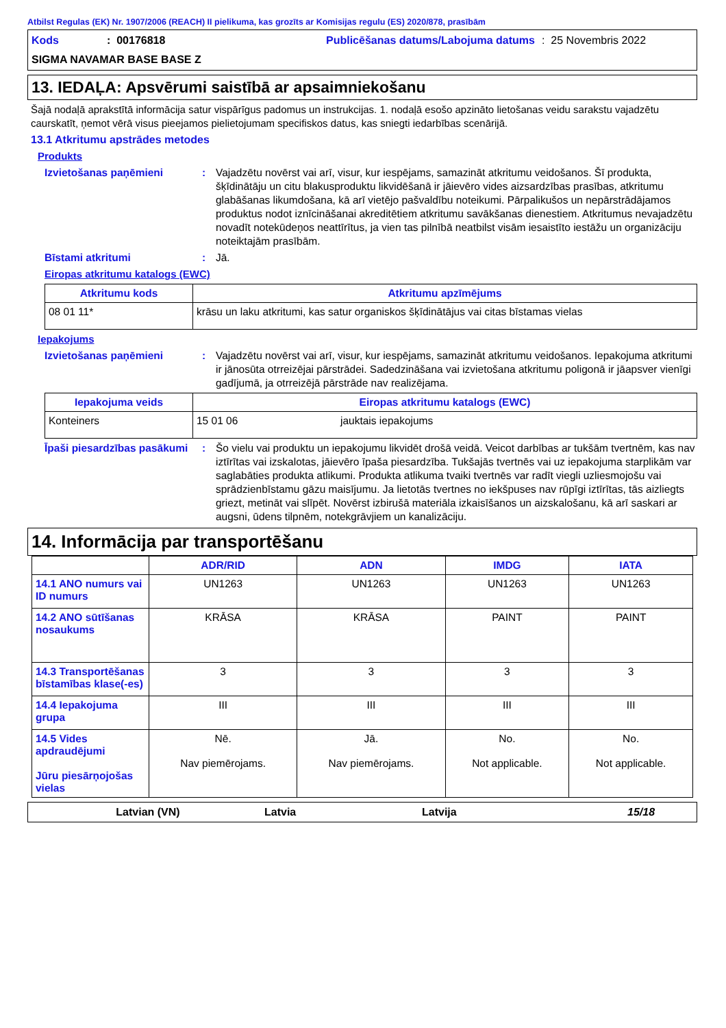Atbilst Regulas (EK) Nr. 1907/2006 (REACH) II pielikuma, kas grozīts ar Komisijas regulu (ES) 2020/878, prasībām
Kods
: 00176818
Publicēšanas datums/Labojuma datums
: 25 Novembris 2022
SIGMA NAVAMAR BASE BASE Z
13. IEDAĻA: Apsvērumi saistībā ar apsaimniekošanu
Šajā nodaļā aprakstītā informācija satur vispārīgus padomus un instrukcijas. 1. nodaļā esošo apzināto lietošanas veidu sarakstu vajadzētu caurskatīt, ņemot vērā visus pieejamos pielietojumam specifiskos datus, kas sniegti iedarbības scenārijā.
13.1 Atkritumu apstrādes metodes
Produkts
Izvietošanas paņēmieni : Vajadzētu novērst vai arī, visur, kur iespējams, samazināt atkritumu veidošanos. Šī produkta, šķīdinātāju un citu blakusproduktu likvidēšanā ir jāievēro vides aizsardzības prasības, atkritumu glabāšanas likumdošana, kā arī vietējo pašvaldību noteikumi. Pārpalikušos un nepārstrādājamos produktus nodot iznīcināšanai akreditētiem atkritumu savākšanas dienestiem. Atkritumus nevajadzētu novadīt notekūdeņos neattīrītus, ja vien tas pilnībā neatbilst visām iesaistīto iestāžu un organizāciju noteiktajām prasībām.
Bīstami atkritumi : Jā.
Eiropas atkritumu katalogs (EWC)
| Atkritumu kods | Atkritumu apzīmējums |
| --- | --- |
| 08 01 11* | krāsu un laku atkritumi, kas satur organiskos šķīdinātājus vai citas bīstamas vielas |
Iepakojums
Izvietošanas paņēmieni : Vajadzētu novērst vai arī, visur, kur iespējams, samazināt atkritumu veidošanos. Iepakojuma atkritumi ir jānosūta otrreizējai pārstrādei. Sadedzināšana vai izvietošana atkritumu poligonā ir jāapsver vienīgi gadījumā, ja otrreizējā pārstrāde nav realizējama.
| Iepakojuma veids | Eiropas atkritumu katalogs (EWC) | |
| --- | --- | --- |
| Konteiners | 15 01 06 | jauktais iepakojums |
Īpaši piesardzības pasākumi
: Šo vielu vai produktu un iepakojumu likvidēt drošā veidā. Veicot darbības ar tukšām tvertnēm, kas nav iztīrītas vai izskalotas, jāievēro īpaša piesardzība. Tukšajās tvertnēs vai uz iepakojuma starplikām var saglabāties produkta atlikumi. Produkta atlikuma tvaiki tvertnēs var radīt viegli uzliesmojošu vai sprādzienbīstamu gāzu maisījumu. Ja lietotās tvertnes no iekšpuses nav rūpīgi iztīrītas, tās aizliegts griezt, metināt vai slīpēt. Novērst izbirušā materiāla izkaisīšanos un aizskalošanu, kā arī saskari ar augsni, ūdens tilpnēm, notekgrāvjiem un kanalizāciju.
14. Informācija par transportēšanu
| | ADR/RID | ADN | IMDG | IATA |
| --- | --- | --- | --- | --- |
| 14.1 ANO numurs vai ID numurs | UN1263 | UN1263 | UN1263 | UN1263 |
| 14.2 ANO sūtīšanas nosaukums | KRĀSA | KRĀSA | PAINT | PAINT |
| 14.3 Transportēšanas bīstamības klase(-es) | 3 | 3 | 3 | 3 |
| 14.4 Iepakojuma grupa | III | III | III | III |
| 14.5 Vides apdraudējumi Jūru piesārņojošas vielas | Nē. Nav piemērojams. | Jā. Nav piemērojams. | No. Not applicable. | No. Not applicable. |
Latvian (VN) Latvia Latvija 15/18